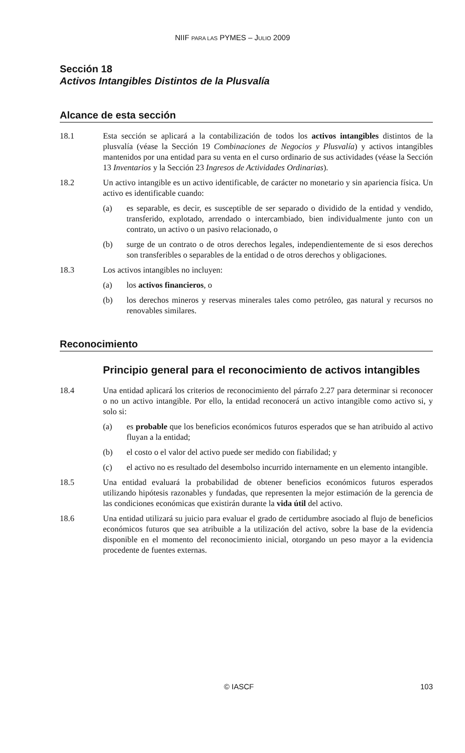NIIF PARA LAS PYMES – JULIO 2009
Sección 18
Activos Intangibles Distintos de la Plusvalía
Alcance de esta sección
18.1 Esta sección se aplicará a la contabilización de todos los activos intangibles distintos de la plusvalía (véase la Sección 19 Combinaciones de Negocios y Plusvalía) y activos intangibles mantenidos por una entidad para su venta en el curso ordinario de sus actividades (véase la Sección 13 Inventarios y la Sección 23 Ingresos de Actividades Ordinarias).
18.2 Un activo intangible es un activo identificable, de carácter no monetario y sin apariencia física. Un activo es identificable cuando:
(a) es separable, es decir, es susceptible de ser separado o dividido de la entidad y vendido, transferido, explotado, arrendado o intercambiado, bien individualmente junto con un contrato, un activo o un pasivo relacionado, o
(b) surge de un contrato o de otros derechos legales, independientemente de si esos derechos son transferibles o separables de la entidad o de otros derechos y obligaciones.
18.3 Los activos intangibles no incluyen:
(a) los activos financieros, o
(b) los derechos mineros y reservas minerales tales como petróleo, gas natural y recursos no renovables similares.
Reconocimiento
Principio general para el reconocimiento de activos intangibles
18.4 Una entidad aplicará los criterios de reconocimiento del párrafo 2.27 para determinar si reconocer o no un activo intangible. Por ello, la entidad reconocerá un activo intangible como activo si, y solo si:
(a) es probable que los beneficios económicos futuros esperados que se han atribuido al activo fluyan a la entidad;
(b) el costo o el valor del activo puede ser medido con fiabilidad; y
(c) el activo no es resultado del desembolso incurrido internamente en un elemento intangible.
18.5 Una entidad evaluará la probabilidad de obtener beneficios económicos futuros esperados utilizando hipótesis razonables y fundadas, que representen la mejor estimación de la gerencia de las condiciones económicas que existirán durante la vida útil del activo.
18.6 Una entidad utilizará su juicio para evaluar el grado de certidumbre asociado al flujo de beneficios económicos futuros que sea atribuible a la utilización del activo, sobre la base de la evidencia disponible en el momento del reconocimiento inicial, otorgando un peso mayor a la evidencia procedente de fuentes externas.
© IASCF 103